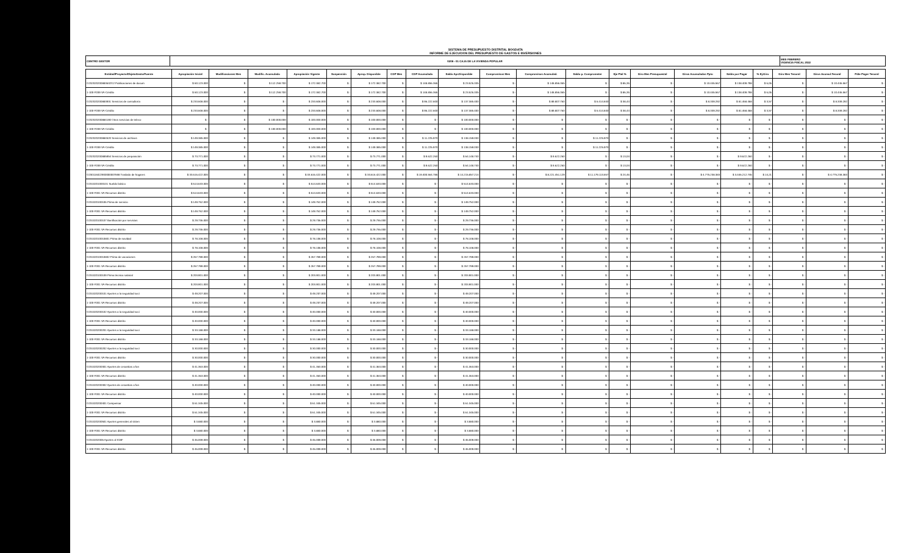SISTEMA DE PRESUPUESTO DISTRITAL BOGDATA
INFORME DE EJECUCION DEL PRESUPUESTO DE GASTOS E INVERSIONES
| CENTRO GESTOR | 0208 - 01 CAJA DE LA VIVIENDA POPULAR | MES FEBRERO VIGENCIA FISCAL 2022 |
| Entidad/Proyecto/ObjetoGasto/Fuente | Apropiación Inicial | Modificaciones Mes | Modific. Acumulado | Apropiación Vigente | Suspensión | Aprop. Disponible | CDP Mes | CDP Acumulado | Saldo Apr.Disponible | Compromisos Mes | Compromisos Acumulad. | Saldo p. Comprometer | Eje Ptal % | Giro Mes Presupuestal | Giros Acumulados Ppto | Saldo por Pagar | % Ej.Giro | Giro Mes Tesoral | Giros Acumul.Tesoral | Pdte Pagar Tesoral |
| --- | --- | --- | --- | --- | --- | --- | --- | --- | --- | --- | --- | --- | --- | --- | --- | --- | --- | --- | --- | --- |
| O232020200883632O2 Publicaciones de docum | $ 60.123.000 | $ - | $ 112.259.700 | $ 172.382.700 | $ - | $ 172.382.700 | $ - | $ 148.856.365 | $ 23.526.335 | $ - | $ 148.856.365 | $ - | $ 86,35 | $ - | $ 10.446.567 | $ 138.409.798 | $ 6,06 | $ - | $ 10.446.567 | $ - |
| 1-100-F039 VA-Crédito | $ 60.123.000 | $ - | $ 112.259.700 | $ 172.382.700 | $ - | $ 172.382.700 | $ - | $ 148.856.365 | $ 23.526.335 | $ - | $ 148.856.365 | $ - | $ 86,35 | $ - | $ 10.446.567 | $ 138.409.798 | $ 6,06 | $ - | $ 10.446.567 | $ - |
| O232020200883931 Servicios de consultoría | $ 233.608.000 | $ - | $ - | $ 233.608.000 | $ - | $ 233.608.000 | $ - | $ 96.222.600 | $ 137.385.400 | $ - | $ 89.807.760 | $ 6.414.840 | $ 38,44 | $ - | $ 8.339.292 | $ 81.468.468 | $ 3,57 | $ - | $ 8.339.292 | $ - |
| 1-100-F039 VA-Crédito | $ 233.608.000 | $ - | $ - | $ 233.608.000 | $ - | $ 233.608.000 | $ - | $ 96.222.600 | $ 137.385.400 | $ - | $ 89.807.760 | $ 6.414.840 | $ 38,44 | $ - | $ 8.339.292 | $ 81.468.468 | $ 3,57 | $ - | $ 8.339.292 | $ - |
| O232020200884190 Otros servicios de teleco | $ - | $ - | $ 100.000.000 | $ 100.000.000 | $ - | $ 100.000.000 | $ - | $ - | $ 100.000.000 | $ - | $ - | $ - | $ - | $ - | $ - | $ - | $ - | $ - | $ - | $ - |
| 1-100-F039 VA-Crédito | $ - | $ - | $ 100.000.000 | $ 100.000.000 | $ - | $ 100.000.000 | $ - | $ - | $ 100.000.000 | $ - | $ - | $ - | $ - | $ - | $ - | $ - | $ - | $ - | $ - | $ - |
| O232020200884520 Servicios de archivos | $ 149.385.000 | $ - | $ - | $ 149.385.000 | $ - | $ 149.385.000 | $ - | $ 11.225.970 | $ 138.159.030 | $ - | $ - | $ 11.225.970 | $ - | $ - | $ - | $ - | $ - | $ - | $ - | $ - |
| 1-100-F039 VA-Crédito | $ 149.385.000 | $ - | $ - | $ 149.385.000 | $ - | $ 149.385.000 | $ - | $ 11.225.970 | $ 138.159.030 | $ - | $ - | $ 11.225.970 | $ - | $ - | $ - | $ - | $ - | $ - | $ - | $ - |
| O232020200885954 Servicios de preparación | $ 73.771.000 | $ - | $ - | $ 73.771.000 | $ - | $ 73.771.000 | $ - | $ 9.622.260 | $ 64.148.740 | $ - | $ 9.622.260 | $ - | $ 13,04 | $ - | $ - | $ 9.622.260 | $ - | $ - | $ - | $ - |
| 1-100-F039 VA-Crédito | $ 73.771.000 | $ - | $ - | $ 73.771.000 | $ - | $ 73.771.000 | $ - | $ 9.622.260 | $ 64.148.740 | $ - | $ 9.622.260 | $ - | $ 13,04 | $ - | $ - | $ 9.622.260 | $ - | $ - | $ - | $ - |
| O230116022900000007698 Traslado de hogares | $ 33.616.422.000 | $ - | $ - | $ 33.616.422.000 | $ - | $ 33.616.422.000 | $ - | $ 19.400.564.786 | $ 14.215.857.214 | $ - | $ 8.221.451.129 | $ 11.179.113.657 | $ 24,46 | $ - | $ 4.775.238.383 | $ 3.446.212.746 | $ 14,21 | $ - | $ 4.775.238.383 | $ - |
| O2310201000101 Sueldo básico | $ 514.633.000 | $ - | $ - | $ 514.633.000 | $ - | $ 514.633.000 | $ - | $ - | $ 514.633.000 | $ - | $ - | $ - | $ - | $ - | $ - | $ - | $ - | $ - | $ - | $ - |
| 1-100-F001 VA-Recursos distrito | $ 514.633.000 | $ - | $ - | $ 514.633.000 | $ - | $ 514.633.000 | $ - | $ - | $ 514.633.000 | $ - | $ - | $ - | $ - | $ - | $ - | $ - | $ - | $ - | $ - | $ - |
| O231020100106 Prima de servicio | $ 149.752.000 | $ - | $ - | $ 149.752.000 | $ - | $ 149.752.000 | $ - | $ - | $ 149.752.000 | $ - | $ - | $ - | $ - | $ - | $ - | $ - | $ - | $ - | $ - | $ - |
| 1-100-F001 VA-Recursos distrito | $ 149.752.000 | $ - | $ - | $ 149.752.000 | $ - | $ 149.752.000 | $ - | $ - | $ 149.752.000 | $ - | $ - | $ - | $ - | $ - | $ - | $ - | $ - | $ - | $ - | $ - |
| O231020100107 Bonificación por servicios | $ 29.736.000 | $ - | $ - | $ 29.736.000 | $ - | $ 29.736.000 | $ - | $ - | $ 29.736.000 | $ - | $ - | $ - | $ - | $ - | $ - | $ - | $ - | $ - | $ - | $ - |
| 1-100-F001 VA-Recursos distrito | $ 29.736.000 | $ - | $ - | $ 29.736.000 | $ - | $ 29.736.000 | $ - | $ - | $ 29.736.000 | $ - | $ - | $ - | $ - | $ - | $ - | $ - | $ - | $ - | $ - | $ - |
| O23102010010801 Prima de navidad | $ 78.108.000 | $ - | $ - | $ 78.108.000 | $ - | $ 78.108.000 | $ - | $ - | $ 78.108.000 | $ - | $ - | $ - | $ - | $ - | $ - | $ - | $ - | $ - | $ - | $ - |
| 1-100-F001 VA-Recursos distrito | $ 78.108.000 | $ - | $ - | $ 78.108.000 | $ - | $ 78.108.000 | $ - | $ - | $ 78.108.000 | $ - | $ - | $ - | $ - | $ - | $ - | $ - | $ - | $ - | $ - | $ - |
| O23102010010802 Prima de vacaciones | $ 267.799.000 | $ - | $ - | $ 267.799.000 | $ - | $ 267.799.000 | $ - | $ - | $ 267.799.000 | $ - | $ - | $ - | $ - | $ - | $ - | $ - | $ - | $ - | $ - | $ - |
| 1-100-F001 VA-Recursos distrito | $ 267.799.000 | $ - | $ - | $ 267.799.000 | $ - | $ 267.799.000 | $ - | $ - | $ 267.799.000 | $ - | $ - | $ - | $ - | $ - | $ - | $ - | $ - | $ - | $ - | $ - |
| O231020100109 Prima técnica salarial | $ 203.901.000 | $ - | $ - | $ 203.901.000 | $ - | $ 203.901.000 | $ - | $ - | $ 203.901.000 | $ - | $ - | $ - | $ - | $ - | $ - | $ - | $ - | $ - | $ - | $ - |
| 1-100-F001 VA-Recursos distrito | $ 203.901.000 | $ - | $ - | $ 203.901.000 | $ - | $ 203.901.000 | $ - | $ - | $ 203.901.000 | $ - | $ - | $ - | $ - | $ - | $ - | $ - | $ - | $ - | $ - | $ - |
| O231020200101 Aportes a la seguridad soci | $ 49.207.000 | $ - | $ - | $ 49.207.000 | $ - | $ 49.207.000 | $ - | $ - | $ 49.207.000 | $ - | $ - | $ - | $ - | $ - | $ - | $ - | $ - | $ - | $ - | $ - |
| 1-100-F001 VA-Recursos distrito | $ 49.207.000 | $ - | $ - | $ 49.207.000 | $ - | $ 49.207.000 | $ - | $ - | $ 49.207.000 | $ - | $ - | $ - | $ - | $ - | $ - | $ - | $ - | $ - | $ - | $ - |
| O231020200102 Aportes a la seguridad soci | $ 40.000.000 | $ - | $ - | $ 40.000.000 | $ - | $ 40.000.000 | $ - | $ - | $ 40.000.000 | $ - | $ - | $ - | $ - | $ - | $ - | $ - | $ - | $ - | $ - | $ - |
| 1-100-F001 VA-Recursos distrito | $ 40.000.000 | $ - | $ - | $ 40.000.000 | $ - | $ 40.000.000 | $ - | $ - | $ 40.000.000 | $ - | $ - | $ - | $ - | $ - | $ - | $ - | $ - | $ - | $ - | $ - |
| O231020200201 Aportes a la seguridad soci | $ 33.188.000 | $ - | $ - | $ 33.188.000 | $ - | $ 33.188.000 | $ - | $ - | $ 33.188.000 | $ - | $ - | $ - | $ - | $ - | $ - | $ - | $ - | $ - | $ - | $ - |
| 1-100-F001 VA-Recursos distrito | $ 33.188.000 | $ - | $ - | $ 33.188.000 | $ - | $ 33.188.000 | $ - | $ - | $ 33.188.000 | $ - | $ - | $ - | $ - | $ - | $ - | $ - | $ - | $ - | $ - | $ - |
| O231020200202 Aportes a la seguridad soci | $ 30.000.000 | $ - | $ - | $ 30.000.000 | $ - | $ 30.000.000 | $ - | $ - | $ 30.000.000 | $ - | $ - | $ - | $ - | $ - | $ - | $ - | $ - | $ - | $ - | $ - |
| 1-100-F001 VA-Recursos distrito | $ 30.000.000 | $ - | $ - | $ 30.000.000 | $ - | $ 30.000.000 | $ - | $ - | $ 30.000.000 | $ - | $ - | $ - | $ - | $ - | $ - | $ - | $ - | $ - | $ - | $ - |
| O231020200301 Aportes de cesantías a fon | $ 41.363.000 | $ - | $ - | $ 41.363.000 | $ - | $ 41.363.000 | $ - | $ - | $ 41.363.000 | $ - | $ - | $ - | $ - | $ - | $ - | $ - | $ - | $ - | $ - | $ - |
| 1-100-F001 VA-Recursos distrito | $ 41.363.000 | $ - | $ - | $ 41.363.000 | $ - | $ 41.363.000 | $ - | $ - | $ 41.363.000 | $ - | $ - | $ - | $ - | $ - | $ - | $ - | $ - | $ - | $ - | $ - |
| O231020200302 Aportes de cesantías a fon | $ 40.000.000 | $ - | $ - | $ 40.000.000 | $ - | $ 40.000.000 | $ - | $ - | $ 40.000.000 | $ - | $ - | $ - | $ - | $ - | $ - | $ - | $ - | $ - | $ - | $ - |
| 1-100-F001 VA-Recursos distrito | $ 40.000.000 | $ - | $ - | $ 40.000.000 | $ - | $ 40.000.000 | $ - | $ - | $ 40.000.000 | $ - | $ - | $ - | $ - | $ - | $ - | $ - | $ - | $ - | $ - | $ - |
| O231020200401 Compensar | $ 61.345.000 | $ - | $ - | $ 61.345.000 | $ - | $ 61.345.000 | $ - | $ - | $ 61.345.000 | $ - | $ - | $ - | $ - | $ - | $ - | $ - | $ - | $ - | $ - | $ - |
| 1-100-F001 VA-Recursos distrito | $ 61.345.000 | $ - | $ - | $ 61.345.000 | $ - | $ 61.345.000 | $ - | $ - | $ 61.345.000 | $ - | $ - | $ - | $ - | $ - | $ - | $ - | $ - | $ - | $ - | $ - |
| O231020200501 Aportes generales al sisten | $ 3.880.000 | $ - | $ - | $ 3.880.000 | $ - | $ 3.880.000 | $ - | $ - | $ 3.880.000 | $ - | $ - | $ - | $ - | $ - | $ - | $ - | $ - | $ - | $ - | $ - |
| 1-100-F001 VA-Recursos distrito | $ 3.880.000 | $ - | $ - | $ 3.880.000 | $ - | $ 3.880.000 | $ - | $ - | $ 3.880.000 | $ - | $ - | $ - | $ - | $ - | $ - | $ - | $ - | $ - | $ - | $ - |
| O2310202006 Aportes al ICBF | $ 46.009.000 | $ - | $ - | $ 46.009.000 | $ - | $ 46.009.000 | $ - | $ - | $ 46.009.000 | $ - | $ - | $ - | $ - | $ - | $ - | $ - | $ - | $ - | $ - | $ - |
| 1-100-F001 VA-Recursos distrito | $ 46.009.000 | $ - | $ - | $ 46.009.000 | $ - | $ 46.009.000 | $ - | $ - | $ 46.009.000 | $ - | $ - | $ - | $ - | $ - | $ - | $ - | $ - | $ - | $ - | $ - |